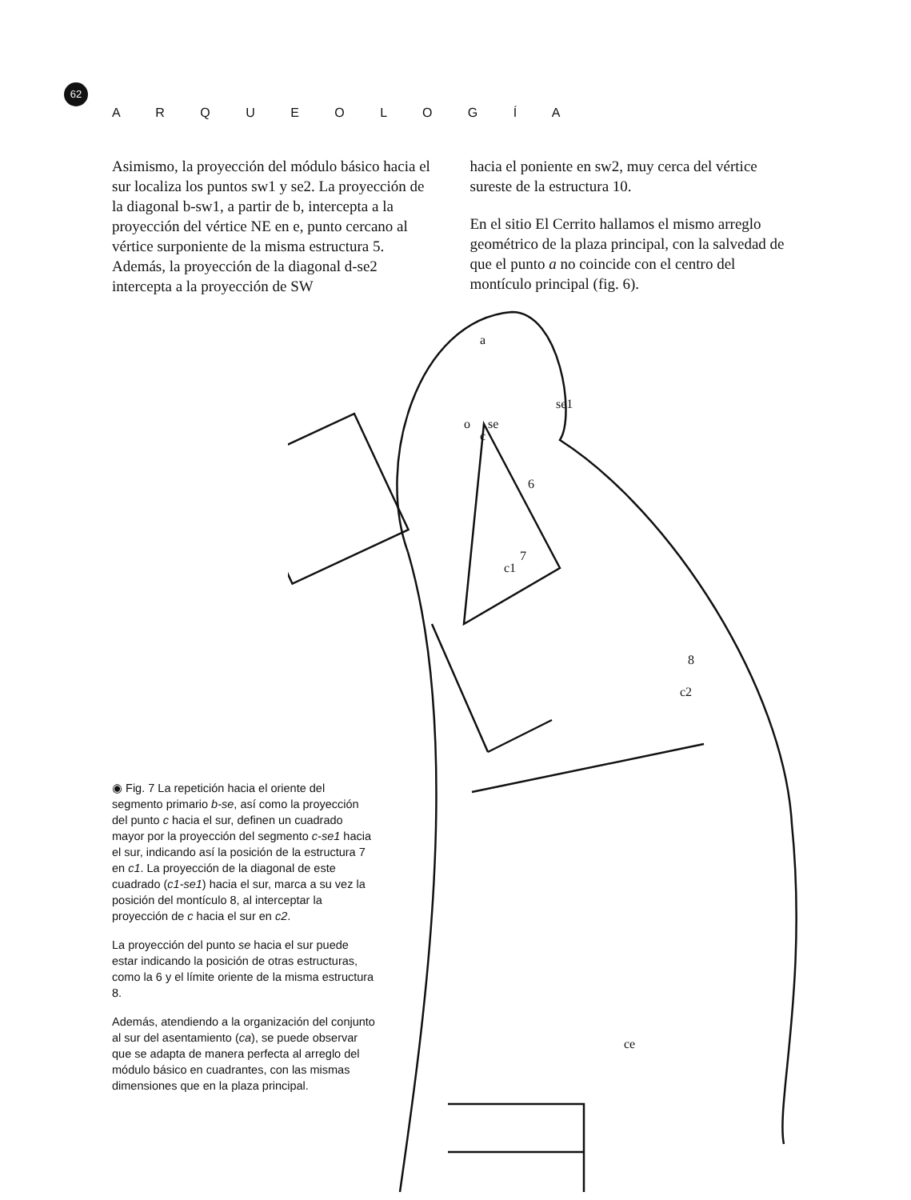62
A R Q U E O L O G Í A
Asimismo, la proyección del módulo básico hacia el sur localiza los puntos sw1 y se2. La proyección de la diagonal b-sw1, a partir de b, intercepta a la proyección del vértice NE en e, punto cercano al vértice surponiente de la misma estructura 5. Además, la proyección de la diagonal d-se2 intercepta a la proyección de SW
hacia el poniente en sw2, muy cerca del vértice sureste de la estructura 10.
En el sitio El Cerrito hallamos el mismo arreglo geométrico de la plaza principal, con la salvedad de que el punto a no coincide con el centro del montículo principal (fig. 6).
a
o
se
c
se1
6
7
c1
8
c2
ce
◉ Fig. 7 La repetición hacia el oriente del segmento primario b-se, así como la proyección del punto c hacia el sur, definen un cuadrado mayor por la proyección del segmento c-se1 hacia el sur, indicando así la posición de la estructura 7 en c1. La proyección de la diagonal de este cuadrado (c1-se1) hacia el sur, marca a su vez la posición del montículo 8, al interceptar la proyección de c hacia el sur en c2.
La proyección del punto se hacia el sur puede estar indicando la posición de otras estructuras, como la 6 y el límite oriente de la misma estructura 8.
Además, atendiendo a la organización del conjunto al sur del asentamiento (ca), se puede observar que se adapta de manera perfecta al arreglo del módulo básico en cuadrantes, con las mismas dimensiones que en la plaza principal.